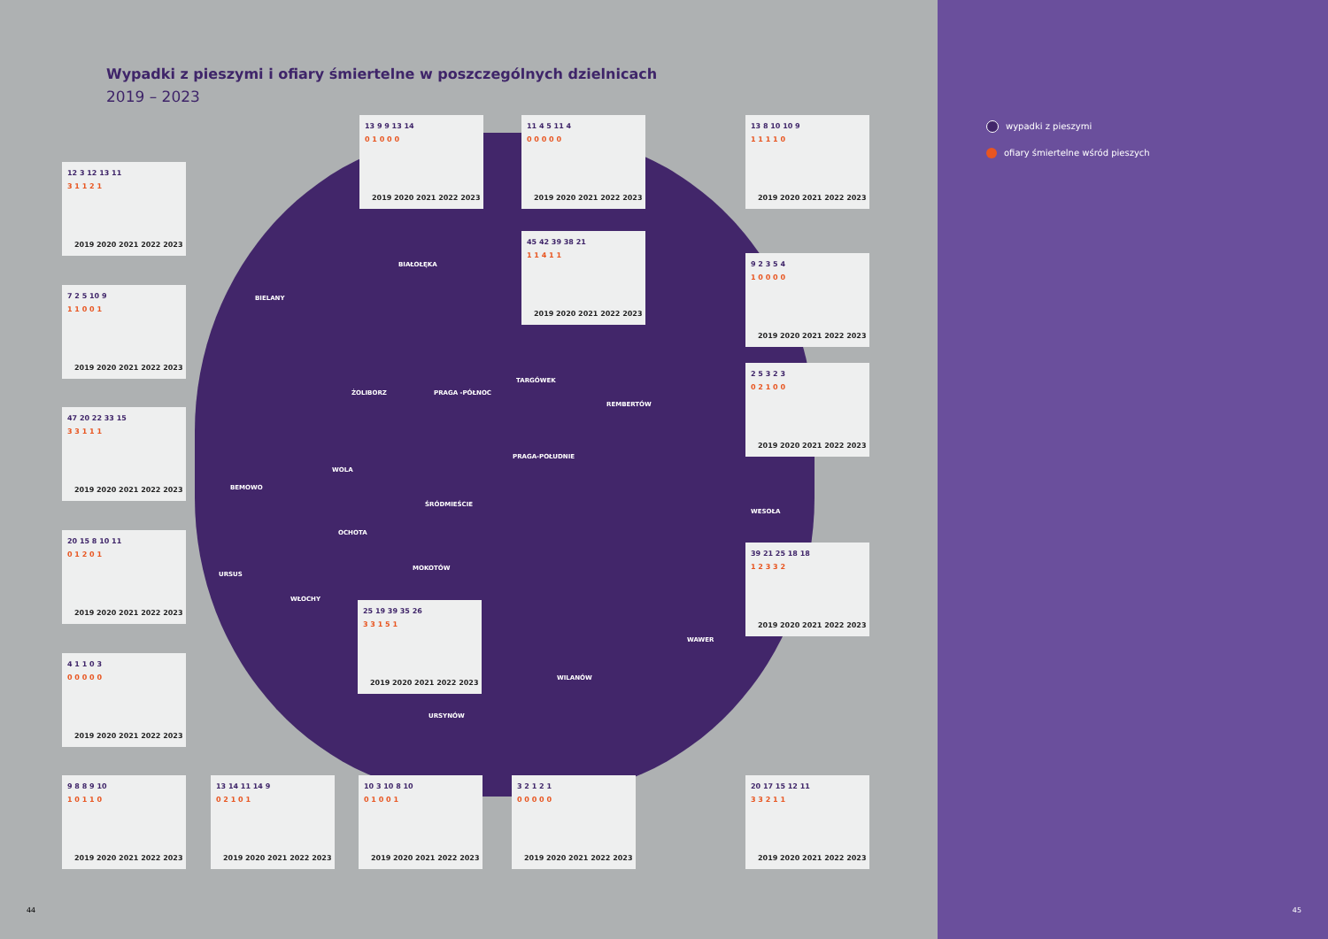Wypadki z pieszymi i ofiary śmiertelne w poszczególnych dzielnicach
2019 – 2023
BIAŁOŁĘKA
BIELANY
ŻOLIBORZ PRAGA -PÓŁNOC
TARGÓWEK
REMBERTÓW
WOLA
PRAGA-POŁUDNIE
BEMOWO
ŚRÓDMIEŚCIE
WESOŁA
OCHOTA
MOKOTÓW
URSUS
WŁOCHY
WAWER
WILANÓW
URSYNÓW
13 9 9 13 14
0 1 0 0 0
2019 2020 2021 2022 2023
11 4 5 11 4
0 0 0 0 0
2019 2020 2021 2022 2023
13 8 10 10 9
1 1 1 1 0
2019 2020 2021 2022 2023
12 3 12 13 11
3 1 1 2 1
2019 2020 2021 2022 2023
45 42 39 38 21
1 1 4 1 1
2019 2020 2021 2022 2023
9 2 3 5 4
1 0 0 0 0
2019 2020 2021 2022 2023
7 2 5 10 9
1 1 0 0 1
2019 2020 2021 2022 2023
2 5 3 2 3
0 2 1 0 0
2019 2020 2021 2022 2023
47 20 22 33 15
3 3 1 1 1
2019 2020 2021 2022 2023
20 15 8 10 11
0 1 2 0 1
2019 2020 2021 2022 2023
39 21 25 18 18
1 2 3 3 2
2019 2020 2021 2022 2023
25 19 39 35 26
3 3 1 5 1
2019 2020 2021 2022 2023
4 1 1 0 3
0 0 0 0 0
2019 2020 2021 2022 2023
9 8 8 9 10
1 0 1 1 0
2019 2020 2021 2022 2023
13 14 11 14 9
0 2 1 0 1
2019 2020 2021 2022 2023
10 3 10 8 10
0 1 0 0 1
2019 2020 2021 2022 2023
3 2 1 2 1
0 0 0 0 0
2019 2020 2021 2022 2023
20 17 15 12 11
3 3 2 1 1
2019 2020 2021 2022 2023
44
wypadki z pieszymi
ofiary śmiertelne wśród pieszych
45